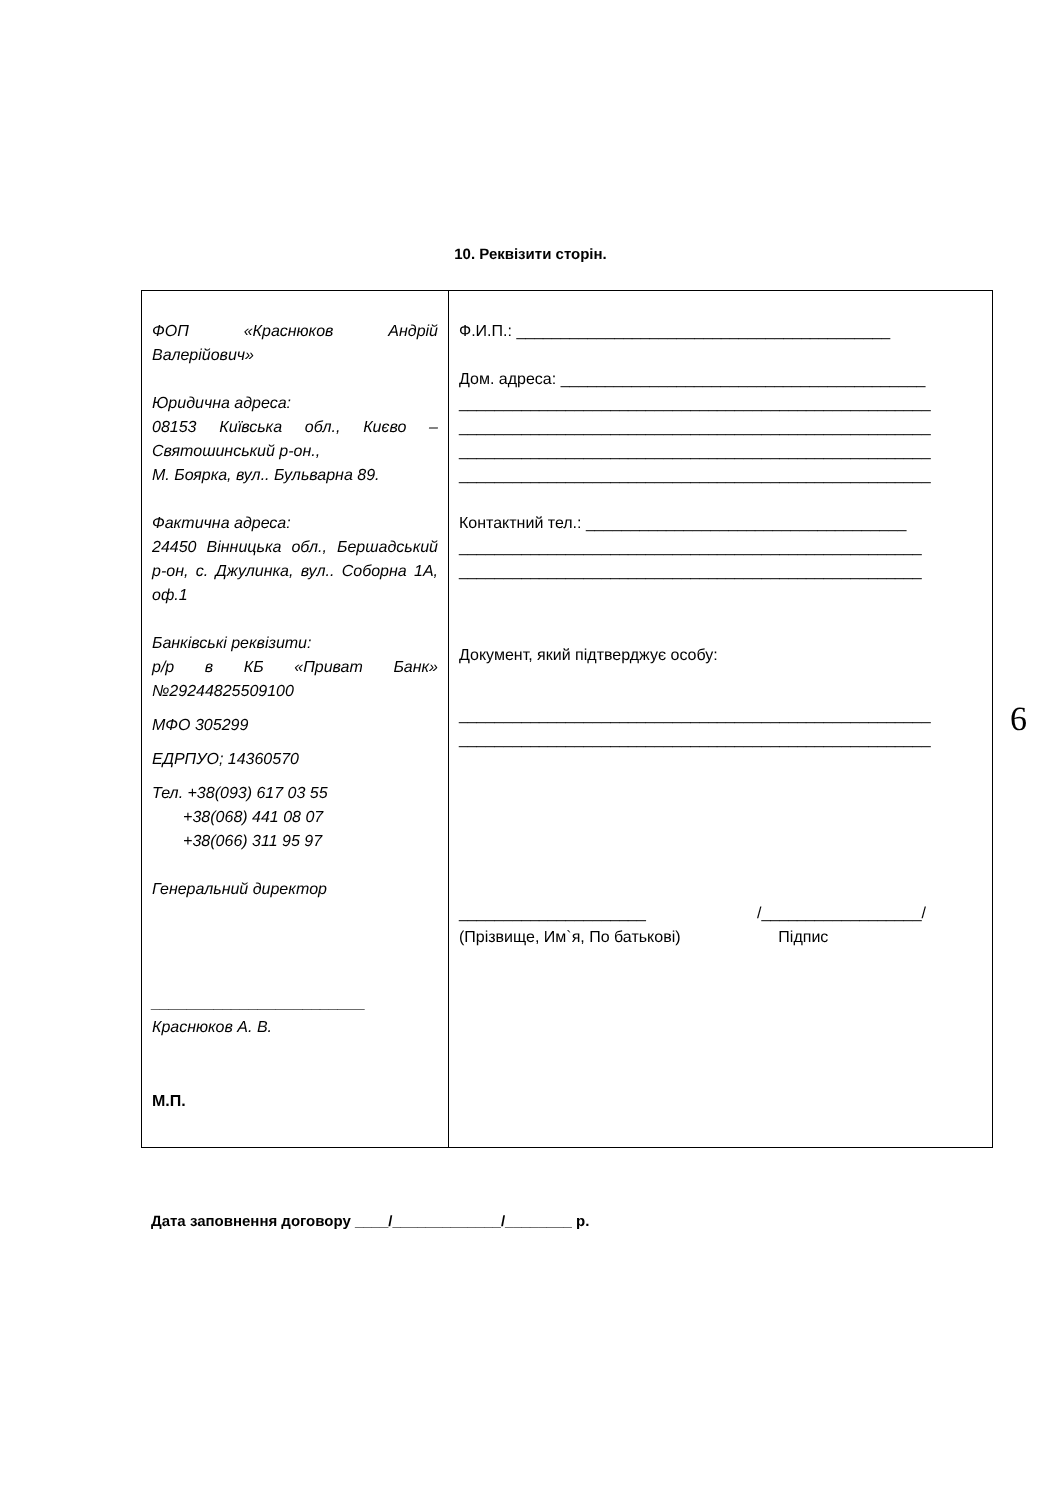10. Реквізити сторін.
| ФОП «Краснюков Андрій Валерійович» Юридична адреса: 08153 Київська обл., Києво – Святошинський р-он., М. Боярка, вул.. Бульварна 89. Фактична адреса: 24450 Вінницька обл., Бершадський р-он, с. Джулинка, вул.. Соборна 1А, оф.1 Банківські реквізити: р/р в КБ «Приват Банк» №29244825509100 МФО 305299 ЕДРПУО; 14360570 Тел. +38(093) 617 03 55 +38(068) 441 08 07 +38(066) 311 95 97 Генеральний директор ________________________ Краснюков А. В. М.П. | Ф.И.П.: __________________________________________ Дом. адреса: _________________________________________ _____________________________________________________ _____________________________________________________ _____________________________________________________ _____________________________________________________ Контактний тел.: ____________________________________ ____________________________________________________ ____________________________________________________ Документ, який підтверджує особу: _____________________________________________________ _____________________________________________________ _____________________ /__________________/ (Прізвище, Им`я, По батькові) Підпис |
6
Дата заповнення договору ____/_____________/________ р.